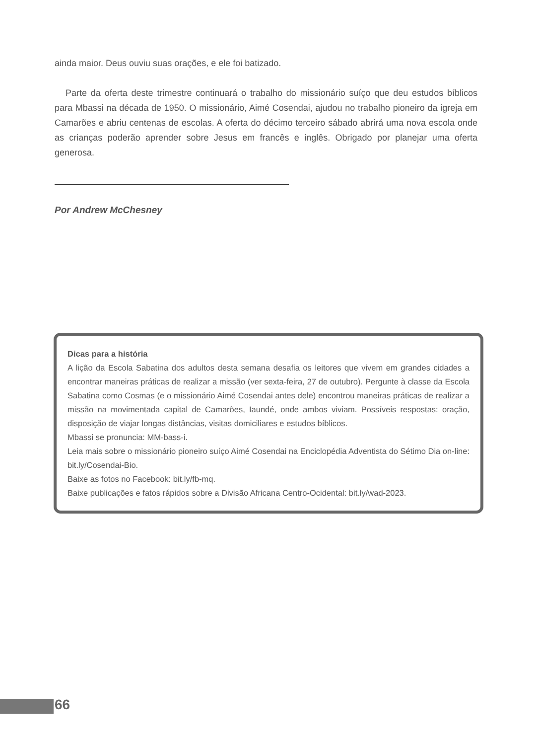ainda maior. Deus ouviu suas orações, e ele foi batizado.
Parte da oferta deste trimestre continuará o trabalho do missionário suíço que deu estudos bíblicos para Mbassi na década de 1950. O missionário, Aimé Cosendai, ajudou no trabalho pioneiro da igreja em Camarões e abriu centenas de escolas. A oferta do décimo terceiro sábado abrirá uma nova escola onde as crianças poderão aprender sobre Jesus em francês e inglês. Obrigado por planejar uma oferta generosa.
Por Andrew McChesney
Dicas para a história
A lição da Escola Sabatina dos adultos desta semana desafia os leitores que vivem em grandes cidades a encontrar maneiras práticas de realizar a missão (ver sexta-feira, 27 de outubro). Pergunte à classe da Escola Sabatina como Cosmas (e o missionário Aimé Cosendai antes dele) encontrou maneiras práticas de realizar a missão na movimentada capital de Camarões, Iaundé, onde ambos viviam. Possíveis respostas: oração, disposição de viajar longas distâncias, visitas domiciliares e estudos bíblicos.
Mbassi se pronuncia: MM-bass-i.
Leia mais sobre o missionário pioneiro suíço Aimé Cosendai na Enciclopédia Adventista do Sétimo Dia on-line: bit.ly/Cosendai-Bio.
Baixe as fotos no Facebook: bit.ly/fb-mq.
Baixe publicações e fatos rápidos sobre a Divisão Africana Centro-Ocidental: bit.ly/wad-2023.
66